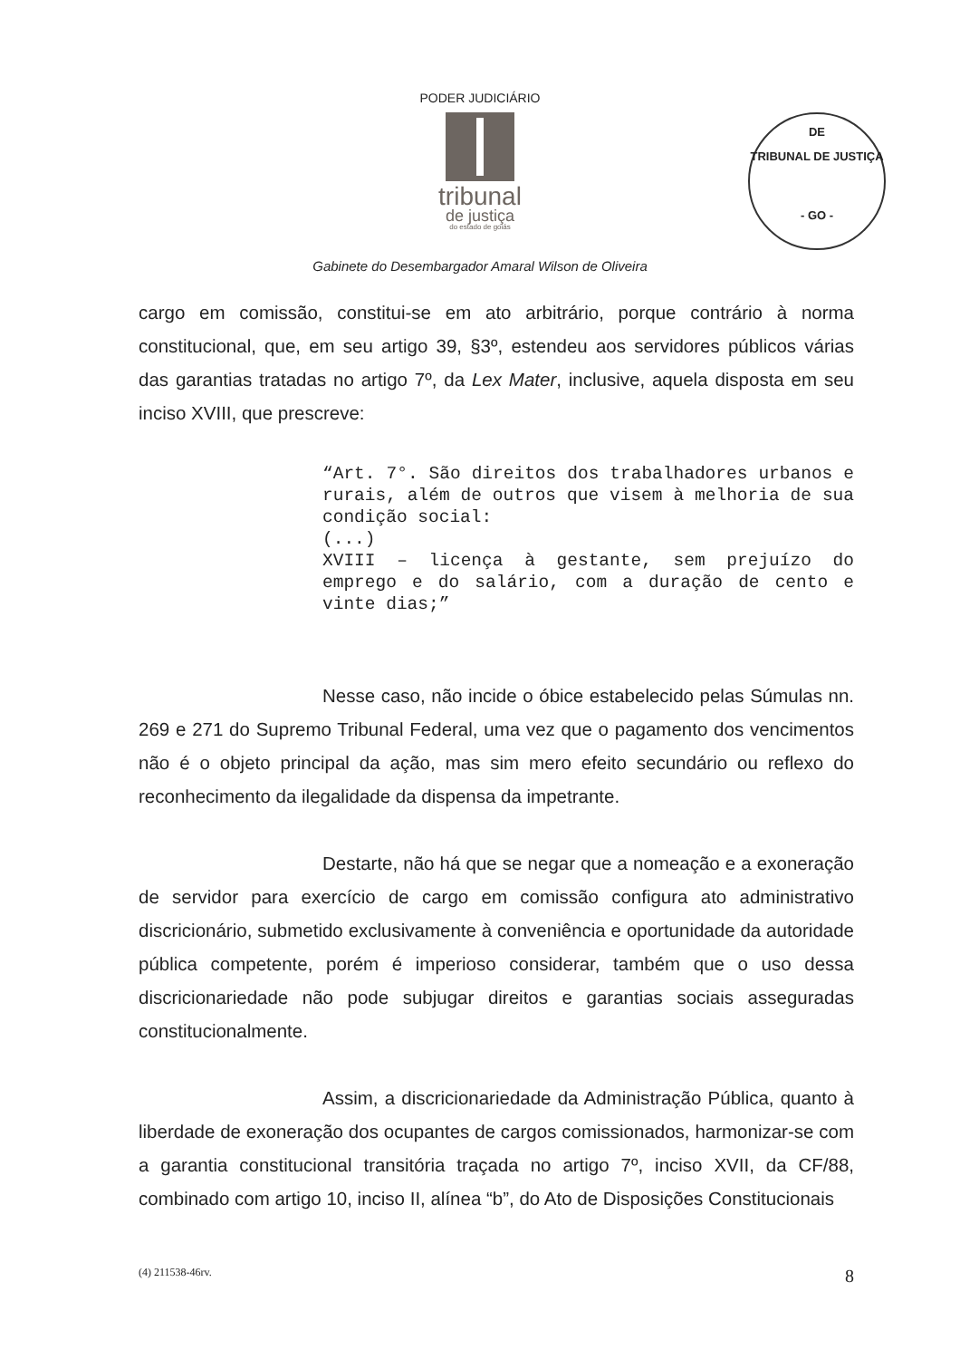PODER JUDICIÁRIO
tribunal
de justiça
do estado de goiás
DE
TRIBUNAL DE JUSTIÇA
- GO -
Gabinete do Desembargador Amaral Wilson de Oliveira
cargo em comissão, constitui-se em ato arbitrário, porque contrário à norma constitucional, que, em seu artigo 39, §3º, estendeu aos servidores públicos várias das garantias tratadas no artigo 7º, da Lex Mater, inclusive, aquela disposta em seu inciso XVIII, que prescreve:
“Art. 7°. São direitos dos trabalhadores urbanos e rurais, além de outros que visem à melhoria de sua condição social:
(...)
XVIII – licença à gestante, sem prejuízo do emprego e do salário, com a duração de cento e vinte dias;”
Nesse caso, não incide o óbice estabelecido pelas Súmulas nn. 269 e 271 do Supremo Tribunal Federal, uma vez que o pagamento dos vencimentos não é o objeto principal da ação, mas sim mero efeito secundário ou reflexo do reconhecimento da ilegalidade da dispensa da impetrante.
Destarte, não há que se negar que a nomeação e a exoneração de servidor para exercício de cargo em comissão configura ato administrativo discricionário, submetido exclusivamente à conveniência e oportunidade da autoridade pública competente, porém é imperioso considerar, também que o uso dessa discricionariedade não pode subjugar direitos e garantias sociais asseguradas constitucionalmente.
Assim, a discricionariedade da Administração Pública, quanto à liberdade de exoneração dos ocupantes de cargos comissionados, harmonizar-se com a garantia constitucional transitória traçada no artigo 7º, inciso XVII, da CF/88, combinado com artigo 10, inciso II, alínea “b”, do Ato de Disposições Constitucionais
(4) 211538-46rv. 8